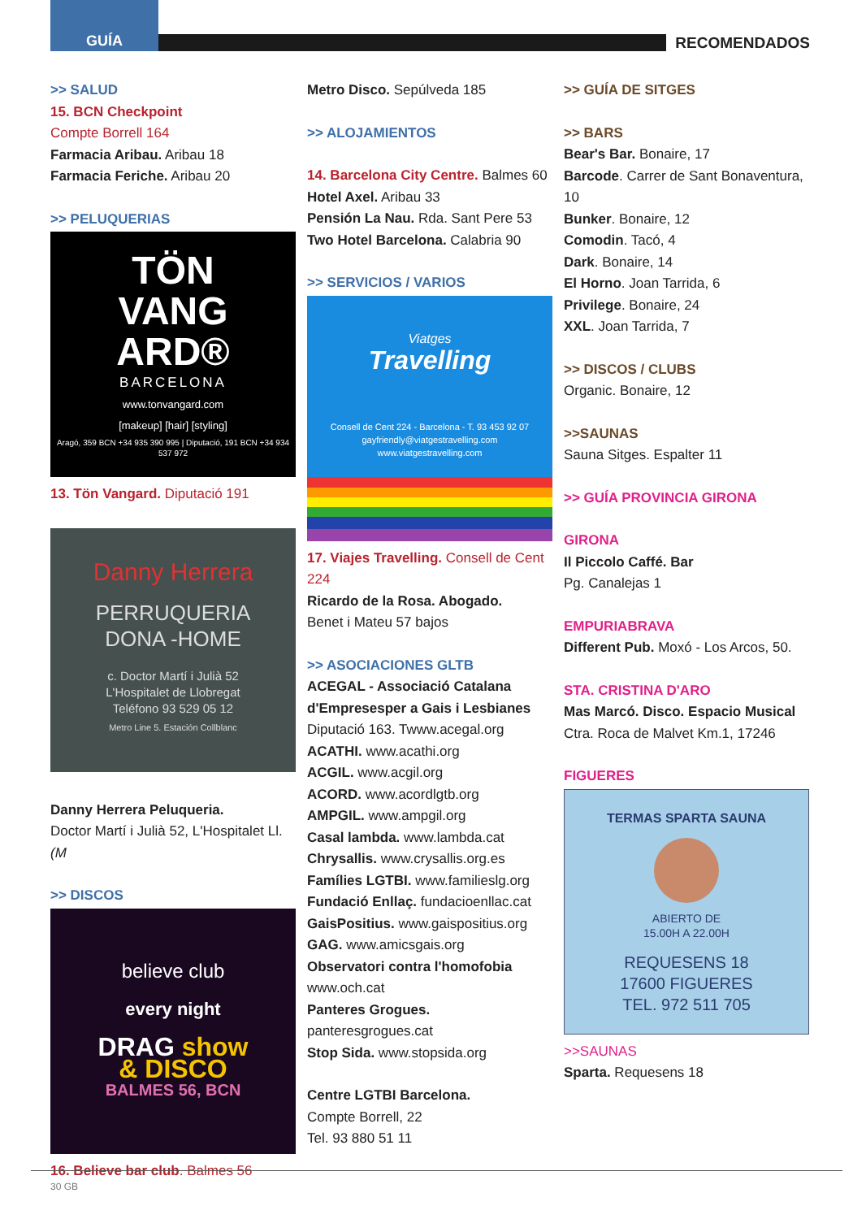GUÍA
RECOMENDADOS
>> SALUD
15. BCN Checkpoint
Compte Borrell 164
Farmacia Aribau. Aribau 18
Farmacia Feriche. Aribau 20
>> PELUQUERIAS
TÖN
VANG
ARD®
BARCELONA
www.tonvangard.com
[makeup] [hair] [styling]
Aragó, 359 BCN +34 935 390 995 | Diputació, 191 BCN +34 934 537 972
13. Tön Vangard. Diputació 191
Danny Herrera
PERRUQUERIA
DONA -HOME
c. Doctor Martí i Julià 52
L'Hospitalet de Llobregat
Teléfono 93 529 05 12
Metro Line 5. Estación Collblanc
Danny Herrera Peluqueria.
Doctor Martí i Julià 52, L'Hospitalet Ll. (M
>> DISCOS
believe club
every night
DRAG show
& DISCO
BALMES 56, BCN
16. Believe bar club. Balmes 56
Metro Disco. Sepúlveda 185
>> ALOJAMIENTOS
14. Barcelona City Centre. Balmes 60
Hotel Axel. Aribau 33
Pensión La Nau. Rda. Sant Pere 53
Two Hotel Barcelona. Calabria 90
>> SERVICIOS / VARIOS
Viatges
Travelling
Consell de Cent 224 - Barcelona - T. 93 453 92 07
gayfriendly@viatgestravelling.com
www.viatgestravelling.com
17. Viajes Travelling. Consell de Cent 224
Ricardo de la Rosa. Abogado.
Benet i Mateu 57 bajos
>> ASOCIACIONES GLTB
ACEGAL - Associació Catalana d'Empresesper a Gais i Lesbianes
Diputació 163. Twww.acegal.org
ACATHI. www.acathi.org
ACGIL. www.acgil.org
ACORD. www.acordlgtb.org
AMPGIL. www.ampgil.org
Casal lambda. www.lambda.cat
Chrysallis. www.crysallis.org.es
Famílies LGTBI. www.familieslg.org
Fundació Enllaç. fundacioenllac.cat
GaisPositius. www.gaispositius.org
GAG. www.amicsgais.org
Observatori contra l'homofobia
www.och.cat
Panteres Grogues. panteresgrogues.cat
Stop Sida. www.stopsida.org
Centre LGTBI Barcelona.
Compte Borrell, 22
Tel. 93 880 51 11
>> GUÍA DE SITGES
>> BARS
Bear's Bar. Bonaire, 17
Barcode. Carrer de Sant Bonaventura, 10
Bunker. Bonaire, 12
Comodin. Tacó, 4
Dark. Bonaire, 14
El Horno. Joan Tarrida, 6
Privilege. Bonaire, 24
XXL. Joan Tarrida, 7
>> DISCOS / CLUBS
Organic. Bonaire, 12
>>SAUNAS
Sauna Sitges. Espalter 11
>> GUÍA PROVINCIA GIRONA
GIRONA
Il Piccolo Caffé. Bar
Pg. Canalejas 1
EMPURIABRAVA
Different Pub. Moxó - Los Arcos, 50.
STA. CRISTINA D'ARO
Mas Marcó. Disco. Espacio Musical
Ctra. Roca de Malvet Km.1, 17246
FIGUERES
TERMAS SPARTA SAUNA
ABIERTO DE
15.00H A 22.00H
REQUESENS 18
17600 FIGUERES
TEL. 972 511 705
>>SAUNAS
Sparta. Requesens 18
30 GB